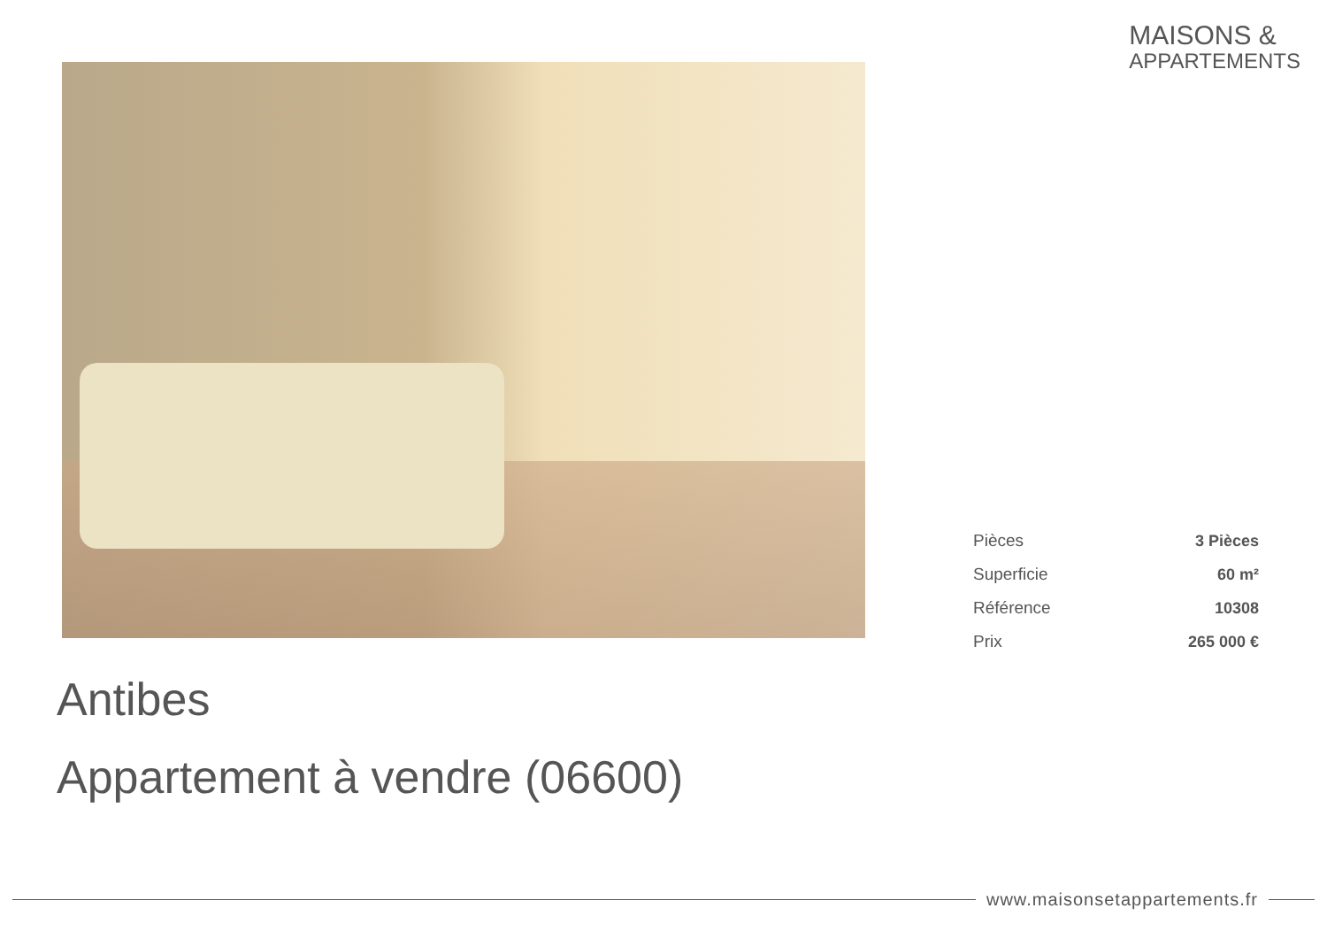MAISONS &
APPARTEMENTS
| Pièces | 3 Pièces |
| Superficie | 60 m² |
| Référence | 10308 |
| Prix | 265 000 € |
Antibes
Appartement à vendre (06600)
www.maisonsetappartements.fr